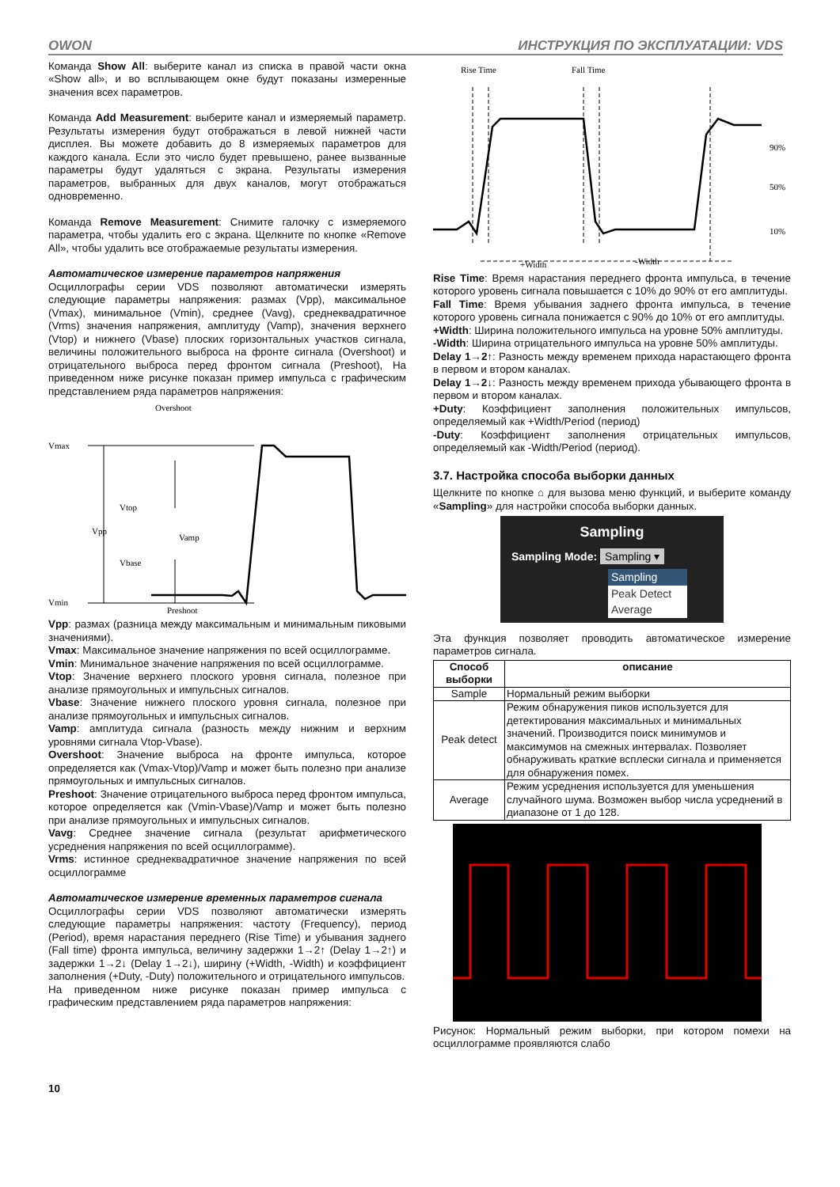OWON ИНСТРУКЦИЯ ПО ЭКСПЛУАТАЦИИ: VDS
Команда Show All: выберите канал из списка в правой части окна «Show all», и во всплывающем окне будут показаны измеренные значения всех параметров.
Команда Add Measurement: выберите канал и измеряемый параметр. Результаты измерения будут отображаться в левой нижней части дисплея. Вы можете добавить до 8 измеряемых параметров для каждого канала. Если это число будет превышено, ранее вызванные параметры будут удаляться с экрана. Результаты измерения параметров, выбранных для двух каналов, могут отображаться одновременно.
Команда Remove Measurement: Снимите галочку с измеряемого параметра, чтобы удалить его с экрана. Щелкните по кнопке «Remove All», чтобы удалить все отображаемые результаты измерения.
Автоматическое измерение параметров напряжения
Осциллографы серии VDS позволяют автоматически измерять следующие параметры напряжения: размах (Vpp), максимальное (Vmax), минимальное (Vmin), среднее (Vavg), среднеквадратичное (Vrms) значения напряжения, амплитуду (Vamp), значения верхнего (Vtop) и нижнего (Vbase) плоских горизонтальных участков сигнала, величины положительного выброса на фронте сигнала (Overshoot) и отрицательного выброса перед фронтом сигнала (Preshoot), На приведенном ниже рисунке показан пример импульса с графическим представлением ряда параметров напряжения:
Overshoot
Vmax
Vtop
Vpp
Vamp
Vbase
Vmin
Preshoot
Vpp: размах (разница между максимальным и минимальным пиковыми значениями).
Vmax: Максимальное значение напряжения по всей осциллограмме.
Vmin: Минимальное значение напряжения по всей осциллограмме.
Vtop: Значение верхнего плоского уровня сигнала, полезное при анализе прямоугольных и импульсных сигналов.
Vbase: Значение нижнего плоского уровня сигнала, полезное при анализе прямоугольных и импульсных сигналов.
Vamp: амплитуда сигнала (разность между нижним и верхним уровнями сигнала Vtop-Vbase).
Overshoot: Значение выброса на фронте импульса, которое определяется как (Vmax-Vtop)/Vamp и может быть полезно при анализе прямоугольных и импульсных сигналов.
Preshoot: Значение отрицательного выброса перед фронтом импульса, которое определяется как (Vmin-Vbase)/Vamp и может быть полезно при анализе прямоугольных и импульсных сигналов.
Vavg: Среднее значение сигнала (результат арифметического усреднения напряжения по всей осциллограмме).
Vrms: истинное среднеквадратичное значение напряжения по всей осциллограмме
Автоматическое измерение временных параметров сигнала
Осциллографы серии VDS позволяют автоматически измерять следующие параметры напряжения: частоту (Frequency), период (Period), время нарастания переднего (Rise Time) и убывания заднего (Fall time) фронта импульса, величину задержки 1→2↑ (Delay 1→2↑) и задержки 1→2↓ (Delay 1→2↓), ширину (+Width, -Width) и коэффициент заполнения (+Duty, -Duty) положительного и отрицательного импульсов.
На приведенном ниже рисунке показан пример импульса с графическим представлением ряда параметров напряжения:
Rise Time
Fall Time
90%
50%
10%
+Width
-Width
Rise Time: Время нарастания переднего фронта импульса, в течение которого уровень сигнала повышается с 10% до 90% от его амплитуды.
Fall Time: Время убывания заднего фронта импульса, в течение которого уровень сигнала понижается с 90% до 10% от его амплитуды.
+Width: Ширина положительного импульса на уровне 50% амплитуды.
-Width: Ширина отрицательного импульса на уровне 50% амплитуды.
Delay 1→2↑: Разность между временем прихода нарастающего фронта в первом и втором каналах.
Delay 1→2↓: Разность между временем прихода убывающего фронта в первом и втором каналах.
+Duty: Коэффициент заполнения положительных импульсов, определяемый как +Width/Period (период)
-Duty: Коэффициент заполнения отрицательных импульсов, определяемый как -Width/Period (период).
3.7. Настройка способа выборки данных
Щелкните по кнопке ⌂ для вызова меню функций, и выберите команду «Sampling» для настройки способа выборки данных.
Sampling
Sampling Mode: Sampling ▾
Sampling
Peak Detect
Average
Эта функция позволяет проводить автоматическое измерение параметров сигнала.
| Способ выборки | описание |
| --- | --- |
| Sample | Нормальный режим выборки |
| Peak detect | Режим обнаружения пиков используется для детектирования максимальных и минимальных значений. Производится поиск минимумов и максимумов на смежных интервалах. Позволяет обнаруживать краткие всплески сигнала и применяется для обнаружения помех. |
| Average | Режим усреднения используется для уменьшения случайного шума. Возможен выбор числа усреднений в диапазоне от 1 до 128. |
Рисунок: Нормальный режим выборки, при котором помехи на осциллограмме проявляются слабо
10